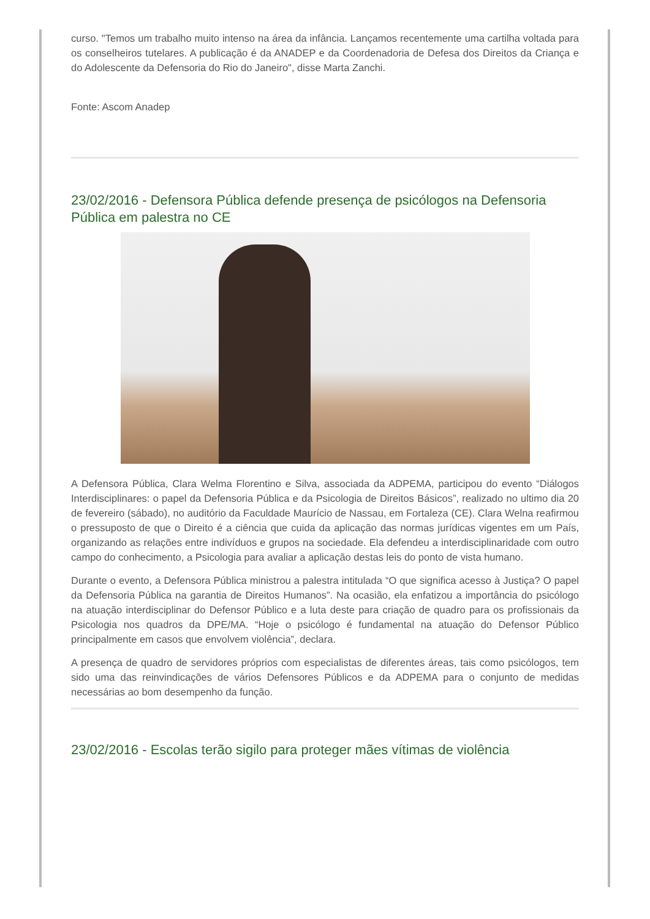curso. "Temos um trabalho muito intenso na área da infância. Lançamos recentemente uma cartilha voltada para os conselheiros tutelares. A publicação é da ANADEP e da Coordenadoria de Defesa dos Direitos da Criança e do Adolescente da Defensoria do Rio do Janeiro", disse Marta Zanchi.
Fonte: Ascom Anadep
23/02/2016 - Defensora Pública defende presença de psicólogos na Defensoria Pública em palestra no CE
A Defensora Pública, Clara Welma Florentino e Silva, associada da ADPEMA, participou do evento “Diálogos Interdisciplinares: o papel da Defensoria Pública e da Psicologia de Direitos Básicos”, realizado no ultimo dia 20 de fevereiro (sábado), no auditório da Faculdade Maurício de Nassau, em Fortaleza (CE). Clara Welna reafirmou o pressuposto de que o Direito é a ciência que cuida da aplicação das normas jurídicas vigentes em um País, organizando as relações entre indivíduos e grupos na sociedade. Ela defendeu a interdisciplinaridade com outro campo do conhecimento, a Psicologia para avaliar a aplicação destas leis do ponto de vista humano.
Durante o evento, a Defensora Pública ministrou a palestra intitulada “O que significa acesso à Justiça? O papel da Defensoria Pública na garantia de Direitos Humanos”. Na ocasião, ela enfatizou a importância do psicólogo na atuação interdisciplinar do Defensor Público e a luta deste para criação de quadro para os profissionais da Psicologia nos quadros da DPE/MA. “Hoje o psicólogo é fundamental na atuação do Defensor Público principalmente em casos que envolvem violência”, declara.
A presença de quadro de servidores próprios com especialistas de diferentes áreas, tais como psicólogos, tem sido uma das reinvindicações de vários Defensores Públicos e da ADPEMA para o conjunto de medidas necessárias ao bom desempenho da função.
23/02/2016 - Escolas terão sigilo para proteger mães vítimas de violência